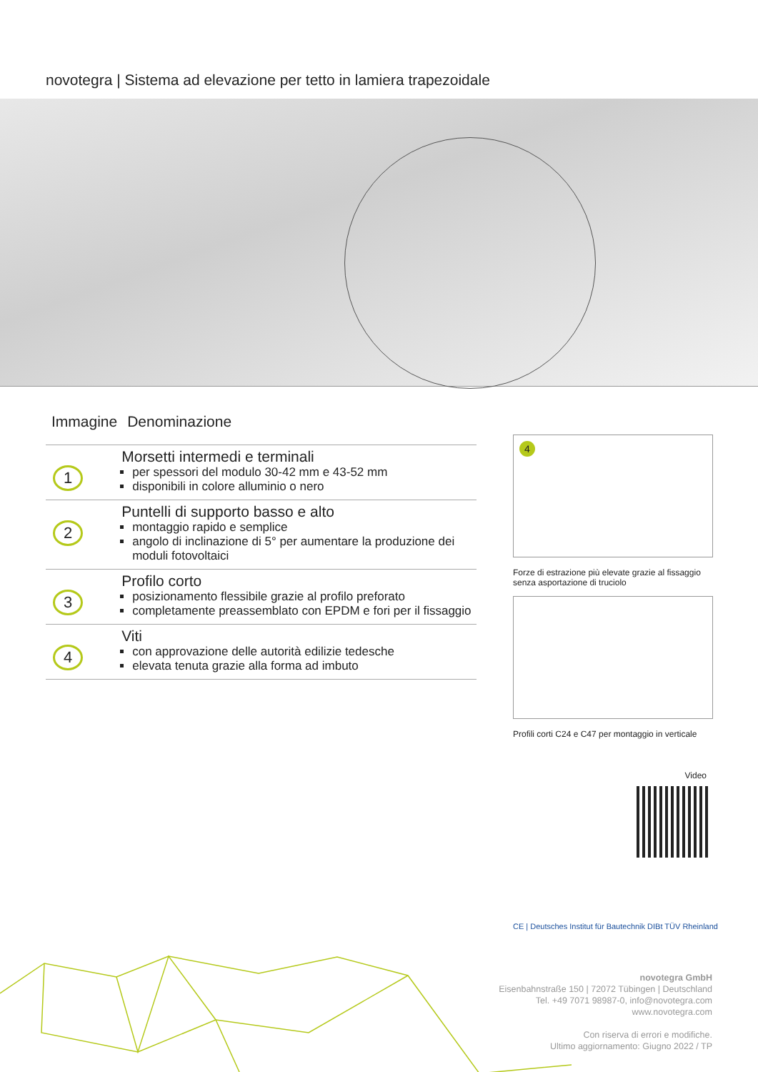novotegra | Sistema ad elevazione per tetto in lamiera trapezoidale
| Immagine | Denominazione |
| --- | --- |
| 1 | Morsetti intermedi e terminali per spessori del modulo 30-42 mm e 43-52 mm disponibili in colore alluminio o nero |
| 2 | Puntelli di supporto basso e alto montaggio rapido e semplice angolo di inclinazione di 5° per aumentare la produzione dei moduli fotovoltaici |
| 3 | Profilo corto posizionamento flessibile grazie al profilo preforato completamente preassemblato con EPDM e fori per il fissaggio |
| 4 | Viti con approvazione delle autorità edilizie tedesche elevata tenuta grazie alla forma ad imbuto |
4
Forze di estrazione più elevate grazie al fissaggio senza asportazione di truciolo
Profili corti C24 e C47 per montaggio in verticale
Video
CE | Deutsches Institut für Bautechnik DIBt TÜV Rheinland
novotegra GmbH
Eisenbahnstraße 150 | 72072 Tübingen | Deutschland
Tel. +49 7071 98987-0, info@novotegra.com
www.novotegra.com
Con riserva di errori e modifiche.
Ultimo aggiornamento: Giugno 2022 / TP